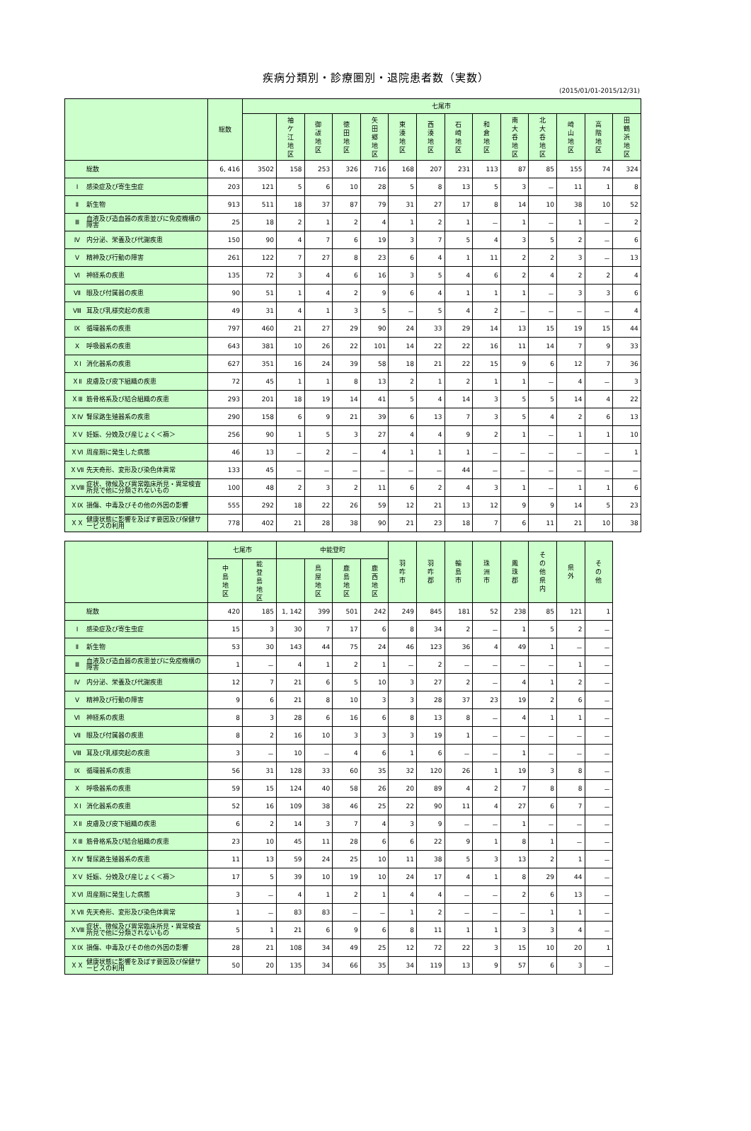疾病分類別・診療圏別・退院患者数（実数）
(2015/01/01-2015/12/31)
| | 総数 | 七尾市 | | | | | | | | | | | | | |
| --- | --- | --- | --- | --- | --- | --- | --- | --- | --- | --- | --- | --- | --- | --- | --- |
| | | | 袖 ケ 江 地 区 | 御 祓 地 区 | 徳 田 地 区 | 矢 田 郷 地 区 | 東 湊 地 区 | 西 湊 地 区 | 石 崎 地 区 | 和 倉 地 区 | 南 大 呑 地 区 | 北 大 呑 地 区 | 崎 山 地 区 | 高 階 地 区 | 田 鶴 浜 地 区 |
| 総数 | 6, 416 | 3502 | 158 | 253 | 326 | 716 | 168 | 207 | 231 | 113 | 87 | 85 | 155 | 74 | 324 |
| Ⅰ 感染症及び寄生虫症 | 203 | 121 | 5 | 6 | 10 | 28 | 5 | 8 | 13 | 5 | 3 | － | 11 | 1 | 8 |
| Ⅱ 新生物 | 913 | 511 | 18 | 37 | 87 | 79 | 31 | 27 | 17 | 8 | 14 | 10 | 38 | 10 | 52 |
| Ⅲ 血液及び造血器の疾患並びに免疫機構の障害 | 25 | 18 | 2 | 1 | 2 | 4 | 1 | 2 | 1 | － | 1 | － | 1 | － | 2 |
| Ⅳ 内分泌、栄養及び代謝疾患 | 150 | 90 | 4 | 7 | 6 | 19 | 3 | 7 | 5 | 4 | 3 | 5 | 2 | － | 6 |
| Ⅴ 精神及び行動の障害 | 261 | 122 | 7 | 27 | 8 | 23 | 6 | 4 | 1 | 11 | 2 | 2 | 3 | － | 13 |
| Ⅵ 神経系の疾患 | 135 | 72 | 3 | 4 | 6 | 16 | 3 | 5 | 4 | 6 | 2 | 4 | 2 | 2 | 4 |
| Ⅶ 眼及び付属器の疾患 | 90 | 51 | 1 | 4 | 2 | 9 | 6 | 4 | 1 | 1 | 1 | － | 3 | 3 | 6 |
| Ⅷ 耳及び乳様突起の疾患 | 49 | 31 | 4 | 1 | 3 | 5 | － | 5 | 4 | 2 | － | － | － | － | 4 |
| Ⅸ 循環器系の疾患 | 797 | 460 | 21 | 27 | 29 | 90 | 24 | 33 | 29 | 14 | 13 | 15 | 19 | 15 | 44 |
| Ⅹ 呼吸器系の疾患 | 643 | 381 | 10 | 26 | 22 | 101 | 14 | 22 | 22 | 16 | 11 | 14 | 7 | 9 | 33 |
| ＸⅠ 消化器系の疾患 | 627 | 351 | 16 | 24 | 39 | 58 | 18 | 21 | 22 | 15 | 9 | 6 | 12 | 7 | 36 |
| ＸⅡ 皮膚及び皮下組織の疾患 | 72 | 45 | 1 | 1 | 8 | 13 | 2 | 1 | 2 | 1 | 1 | － | 4 | － | 3 |
| ＸⅢ 筋骨格系及び結合組織の疾患 | 293 | 201 | 18 | 19 | 14 | 41 | 5 | 4 | 14 | 3 | 5 | 5 | 14 | 4 | 22 |
| ＸⅣ 腎尿路生殖器系の疾患 | 290 | 158 | 6 | 9 | 21 | 39 | 6 | 13 | 7 | 3 | 5 | 4 | 2 | 6 | 13 |
| ＸⅤ 妊娠、分娩及び産じょく＜褥＞ | 256 | 90 | 1 | 5 | 3 | 27 | 4 | 4 | 9 | 2 | 1 | － | 1 | 1 | 10 |
| ＸⅥ 周産期に発生した病態 | 46 | 13 | － | 2 | － | 4 | 1 | 1 | 1 | － | － | － | － | － | 1 |
| ＸⅦ 先天奇形、変形及び染色体異常 | 133 | 45 | － | － | － | － | － | － | 44 | － | － | － | － | － | － |
| ＸⅧ 症状、徴候及び異常臨床所見・異常検査所見で他に分類されないもの | 100 | 48 | 2 | 3 | 2 | 11 | 6 | 2 | 4 | 3 | 1 | － | 1 | 1 | 6 |
| ＸⅨ 損傷、中毒及びその他の外因の影響 | 555 | 292 | 18 | 22 | 26 | 59 | 12 | 21 | 13 | 12 | 9 | 9 | 14 | 5 | 23 |
| ＸＸ 健康状態に影響を及ぼす要因及び保健サービスの利用 | 778 | 402 | 21 | 28 | 38 | 90 | 21 | 23 | 18 | 7 | 6 | 11 | 21 | 10 | 38 |
| | 七尾市 | | 中能登町 | | | | 羽 咋 市 | 羽 咋 郡 | 輪 島 市 | 珠 洲 市 | 鳳 珠 郡 | そ の 他 県 内 | 県 外 | そ の 他 |
| --- | --- | --- | --- | --- | --- | --- | --- | --- | --- | --- | --- | --- | --- | --- |
| | 中 島 地 区 | 能 登 島 地 区 | | 鳥 屋 地 区 | 鹿 島 地 区 | 鹿 西 地 区 | | | | | | | | |
| 総数 | 420 | 185 | 1, 142 | 399 | 501 | 242 | 249 | 845 | 181 | 52 | 238 | 85 | 121 | 1 |
| Ⅰ 感染症及び寄生虫症 | 15 | 3 | 30 | 7 | 17 | 6 | 8 | 34 | 2 | － | 1 | 5 | 2 | － |
| Ⅱ 新生物 | 53 | 30 | 143 | 44 | 75 | 24 | 46 | 123 | 36 | 4 | 49 | 1 | － | － |
| Ⅲ 血液及び造血器の疾患並びに免疫機構の障害 | 1 | － | 4 | 1 | 2 | 1 | － | 2 | － | － | － | － | 1 | － |
| Ⅳ 内分泌、栄養及び代謝疾患 | 12 | 7 | 21 | 6 | 5 | 10 | 3 | 27 | 2 | － | 4 | 1 | 2 | － |
| Ⅴ 精神及び行動の障害 | 9 | 6 | 21 | 8 | 10 | 3 | 3 | 28 | 37 | 23 | 19 | 2 | 6 | － |
| Ⅵ 神経系の疾患 | 8 | 3 | 28 | 6 | 16 | 6 | 8 | 13 | 8 | － | 4 | 1 | 1 | － |
| Ⅶ 眼及び付属器の疾患 | 8 | 2 | 16 | 10 | 3 | 3 | 3 | 19 | 1 | － | － | － | － | － |
| Ⅷ 耳及び乳様突起の疾患 | 3 | － | 10 | － | 4 | 6 | 1 | 6 | － | － | 1 | － | － | － |
| Ⅸ 循環器系の疾患 | 56 | 31 | 128 | 33 | 60 | 35 | 32 | 120 | 26 | 1 | 19 | 3 | 8 | － |
| Ⅹ 呼吸器系の疾患 | 59 | 15 | 124 | 40 | 58 | 26 | 20 | 89 | 4 | 2 | 7 | 8 | 8 | － |
| ＸⅠ 消化器系の疾患 | 52 | 16 | 109 | 38 | 46 | 25 | 22 | 90 | 11 | 4 | 27 | 6 | 7 | － |
| ＸⅡ 皮膚及び皮下組織の疾患 | 6 | 2 | 14 | 3 | 7 | 4 | 3 | 9 | － | － | 1 | － | － | － |
| ＸⅢ 筋骨格系及び結合組織の疾患 | 23 | 10 | 45 | 11 | 28 | 6 | 6 | 22 | 9 | 1 | 8 | 1 | － | － |
| ＸⅣ 腎尿路生殖器系の疾患 | 11 | 13 | 59 | 24 | 25 | 10 | 11 | 38 | 5 | 3 | 13 | 2 | 1 | － |
| ＸⅤ 妊娠、分娩及び産じょく＜褥＞ | 17 | 5 | 39 | 10 | 19 | 10 | 24 | 17 | 4 | 1 | 8 | 29 | 44 | － |
| ＸⅥ 周産期に発生した病態 | 3 | － | 4 | 1 | 2 | 1 | 4 | 4 | － | － | 2 | 6 | 13 | － |
| ＸⅦ 先天奇形、変形及び染色体異常 | 1 | － | 83 | 83 | － | － | 1 | 2 | － | － | － | 1 | 1 | － |
| ＸⅧ 症状、徴候及び異常臨床所見・異常検査所見で他に分類されないもの | 5 | 1 | 21 | 6 | 9 | 6 | 8 | 11 | 1 | 1 | 3 | 3 | 4 | － |
| ＸⅨ 損傷、中毒及びその他の外因の影響 | 28 | 21 | 108 | 34 | 49 | 25 | 12 | 72 | 22 | 3 | 15 | 10 | 20 | 1 |
| ＸＸ 健康状態に影響を及ぼす要因及び保健サービスの利用 | 50 | 20 | 135 | 34 | 66 | 35 | 34 | 119 | 13 | 9 | 57 | 6 | 3 | － |